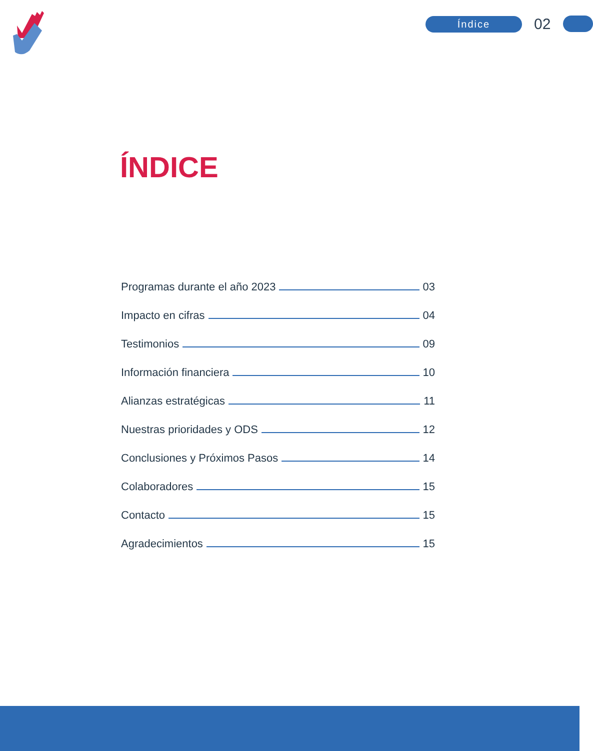Índice
02
ÍNDICE
Programas durante el año 2023 03
Impacto en cifras 04
Testimonios 09
Información financiera 10
Alianzas estratégicas 11
Nuestras prioridades y ODS 12
Conclusiones y Próximos Pasos 14
Colaboradores 15
Contacto 15
Agradecimientos 15